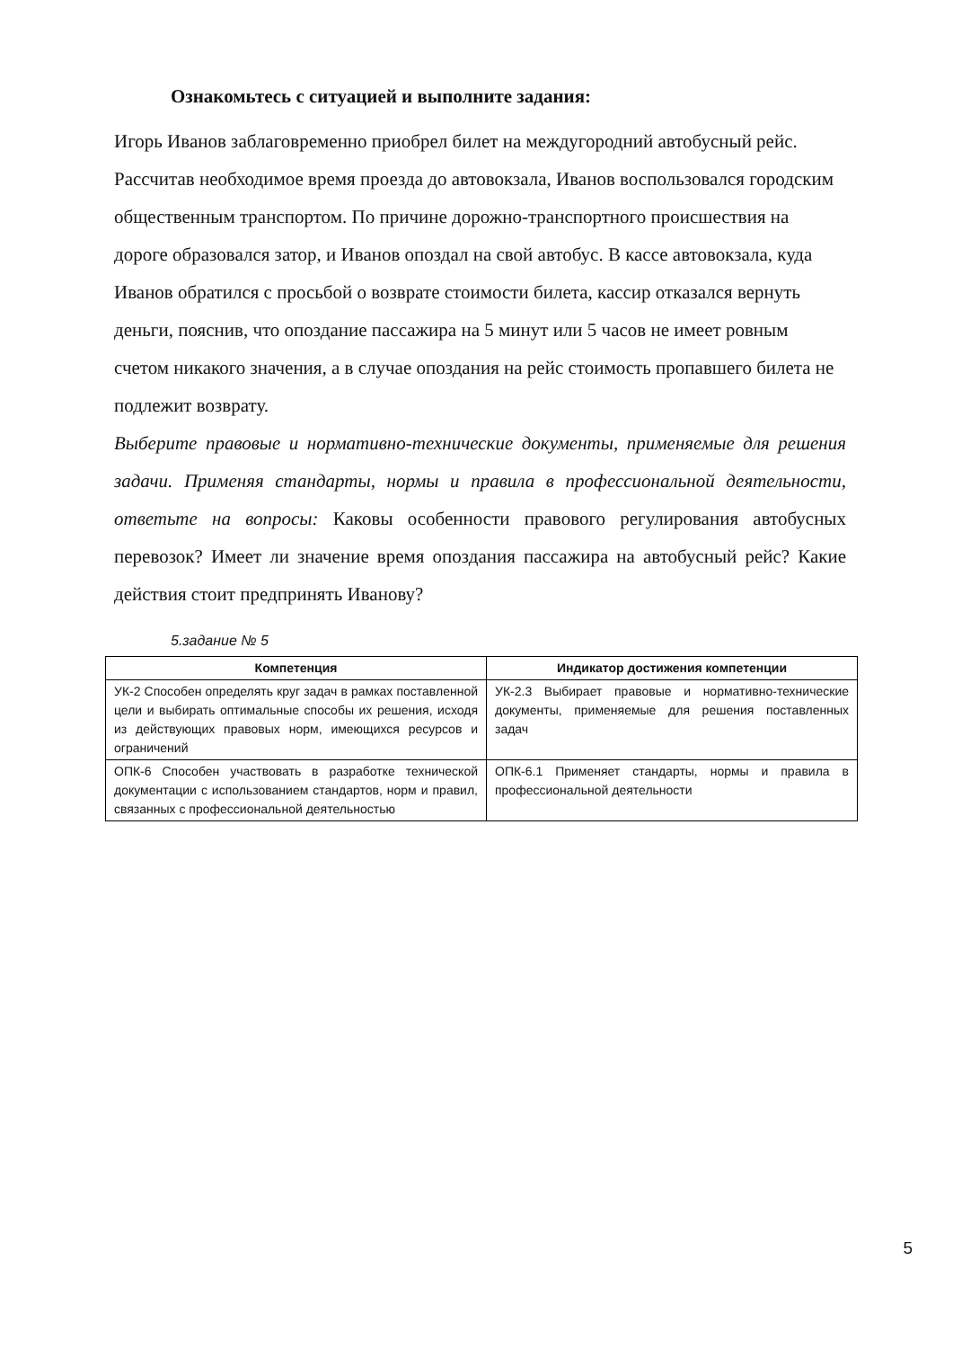Ознакомьтесь с ситуацией и выполните задания:
Игорь Иванов заблаговременно приобрел билет на междугородний автобусный рейс. Рассчитав необходимое время проезда до автовокзала, Иванов воспользовался городским общественным транспортом. По причине дорожно-транспортного происшествия на дороге образовался затор, и Иванов опоздал на свой автобус. В кассе автовокзала, куда Иванов обратился с просьбой о возврате стоимости билета, кассир отказался вернуть деньги, пояснив, что опоздание пассажира на 5 минут или 5 часов не имеет ровным счетом никакого значения, а в случае опоздания на рейс стоимость пропавшего билета не подлежит возврату.
Выберите правовые и нормативно-технические документы, применяемые для решения задачи. Применяя стандарты, нормы и правила в профессиональной деятельности, ответьте на вопросы: Каковы особенности правового регулирования автобусных перевозок? Имеет ли значение время опоздания пассажира на автобусный рейс? Какие действия стоит предпринять Иванову?
5.задание № 5
| Компетенция | Индикатор достижения компетенции |
| --- | --- |
| УК-2 Способен определять круг задач в рамках поставленной цели и выбирать оптимальные способы их решения, исходя из действующих правовых норм, имеющихся ресурсов и ограничений | УК-2.3 Выбирает правовые и нормативно-технические документы, применяемые для решения поставленных задач |
| ОПК-6 Способен участвовать в разработке технической документации с использованием стандартов, норм и правил, связанных с профессиональной деятельностью | ОПК-6.1 Применяет стандарты, нормы и правила в профессиональной деятельности |
5